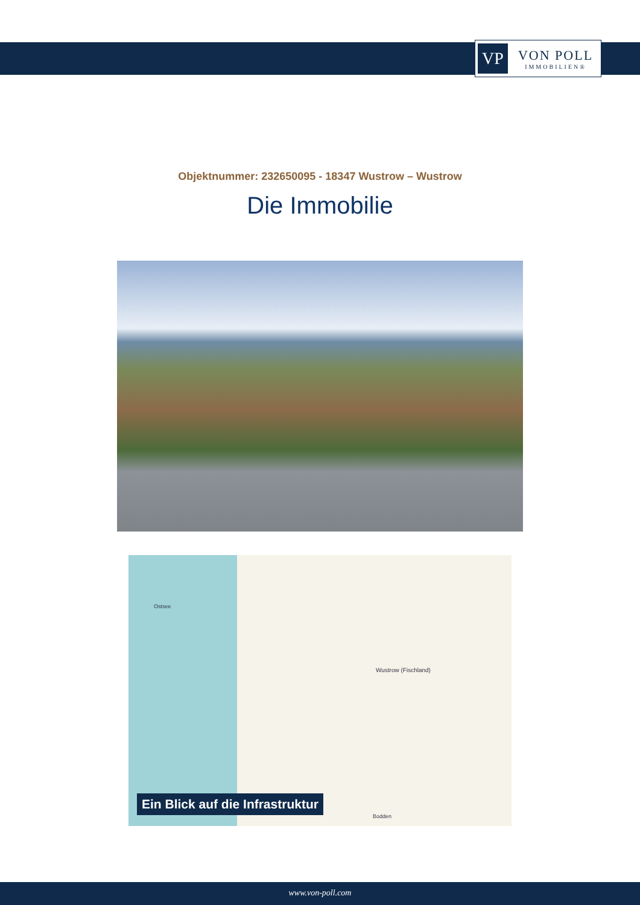VP
VON POLL
IMMOBILIEN®
Objektnummer: 232650095 - 18347 Wustrow – Wustrow
Die Immobilie
Ostsee
Wustrow (Fischland)
Bodden
Ein Blick auf die Infrastruktur
www.von-poll.com